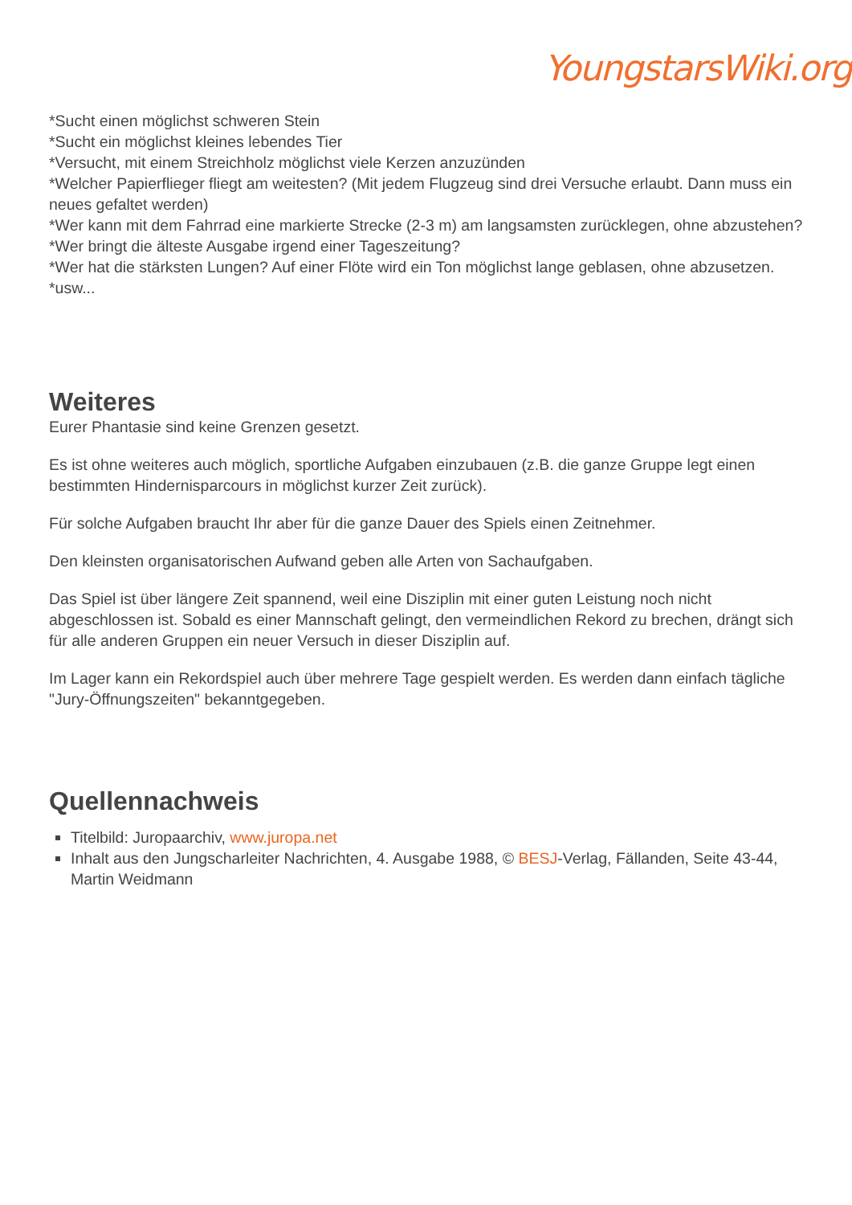YoungstarsWiki.org
*Sucht einen möglichst schweren Stein
*Sucht ein möglichst kleines lebendes Tier
*Versucht, mit einem Streichholz möglichst viele Kerzen anzuzünden
*Welcher Papierflieger fliegt am weitesten? (Mit jedem Flugzeug sind drei Versuche erlaubt. Dann muss ein neues gefaltet werden)
*Wer kann mit dem Fahrrad eine markierte Strecke (2-3 m) am langsamsten zurücklegen, ohne abzustehen?
*Wer bringt die älteste Ausgabe irgend einer Tageszeitung?
*Wer hat die stärksten Lungen? Auf einer Flöte wird ein Ton möglichst lange geblasen, ohne abzusetzen.
*usw...
Weiteres
Eurer Phantasie sind keine Grenzen gesetzt.
Es ist ohne weiteres auch möglich, sportliche Aufgaben einzubauen (z.B. die ganze Gruppe legt einen bestimmten Hindernisparcours in möglichst kurzer Zeit zurück).
Für solche Aufgaben braucht Ihr aber für die ganze Dauer des Spiels einen Zeitnehmer.
Den kleinsten organisatorischen Aufwand geben alle Arten von Sachaufgaben.
Das Spiel ist über längere Zeit spannend, weil eine Disziplin mit einer guten Leistung noch nicht abgeschlossen ist. Sobald es einer Mannschaft gelingt, den vermeindlichen Rekord zu brechen, drängt sich für alle anderen Gruppen ein neuer Versuch in dieser Disziplin auf.
Im Lager kann ein Rekordspiel auch über mehrere Tage gespielt werden. Es werden dann einfach tägliche "Jury-Öffnungszeiten" bekanntgegeben.
Quellennachweis
Titelbild: Juropaarchiv, www.juropa.net
Inhalt aus den Jungscharleiter Nachrichten, 4. Ausgabe 1988, © BESJ-Verlag, Fällanden, Seite 43-44, Martin Weidmann